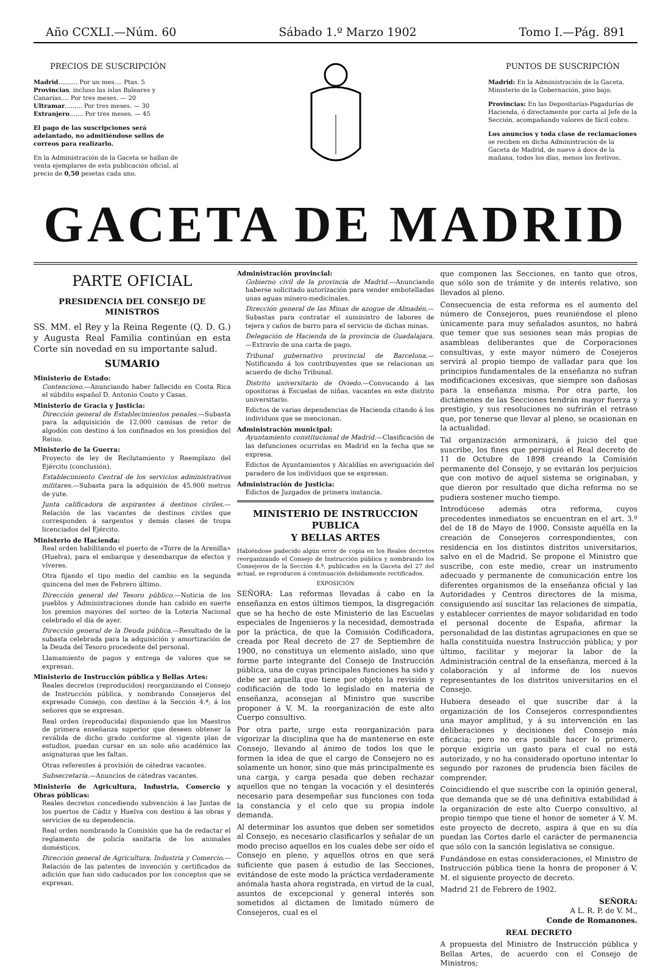Año CCXLI.—Núm. 60 Sábado 1.º Marzo 1902 Tomo I.—Pág. 891
PRECIOS DE SUSCRIPCIÓN
Madrid.......... Por un mes.... Ptas. 5
Provincias, incluso las islas Baleares y Canarias.... Por tres meses. — 20
Ultramar......... Por tres meses. — 30
Extranjero....... Por tres meses. — 45
El pago de las suscripciones será adelantado, no admitiéndose sellos de correos para realizarlo.
En la Administración de la Gaceta se hallan de venta ejemplares de esta publicación oficial, al precio de 0,50 pesetas cada uno.
PUNTOS DE SUSCRIPCIÓN
Madrid: En la Administración de la Gaceta, Ministerio de la Gobernación, piso bajo.
Provincias: En las Depositarías-Pagadurías de Hacienda, ó directamente por carta al Jefe de la Sección, acompañando valores de fácil cobro.
Los anuncios y toda clase de reclamaciones se reciben en dicha Administración de la Gaceta de Madrid, de nueve á doce de la mañana, todos los días, menos los festivos.
GACETA DE MADRID
PARTE OFICIAL
PRESIDENCIA DEL CONSEJO DE MINISTROS
SS. MM. el Rey y la Reina Regente (Q. D. G.) y Augusta Real Familia continúan en esta Corte sin novedad en su importante salud.
SUMARIO
Ministerio de Estado:
Contencioso.—Anunciando haber fallecido en Costa Rica el súbdito español D. Antonio Couto y Casas.
Ministerio de Gracia y Justicia:
Dirección general de Establecimientos penales.—Subasta para la adquisición de 12.000 camisas de retor de algodón con destino á los confinados en los presidios del Reino.
Ministerio de la Guerra:
Proyecto de ley de Reclutamiento y Reemplazo del Ejército (conclusión).
Establecimiento Central de los servicios administrativos militares.—Subasta para la adquisión de 45.900 metros de yute.
Junta calificadora de aspirantes á destinos civiles.—Relación de las vacantes de destinos civiles que corresponden á sargentos y demás clases de tropa licenciados del Ejército.
Ministerio de Hacienda:
Real orden habilitando el puerto de «Torre de la Arenilla» (Huelva), para el embarque y desembarque de efectos y víveres.
Otra fijando el tipo medio del cambio en la segunda quincena del mes de Febrero último.
Dirección general del Tesoro público.—Noticia de los pueblos y Administraciones donde han cabido en suerte los premios mayores del sorteo de la Lotería Nacional celebrado el día de ayer.
Dirección general de la Deuda pública.—Resultado de la subasta celebrada para la adquisición y amortización de la Deuda del Tesoro procedente del personal.
Llamamiento de pagos y entrega de valores que se expresan.
Ministerio de Instrucción pública y Bellas Artes:
Reales decretos (reproducidos) reorganizando el Consejo de Instrucción pública, y nombrando Consejeros del expresado Consejo, con destino á la Sección 4.ª, á los señores que se expresan.
Real orden (reproducida) disponiendo que los Maestros de primera enseñanza superior que deseen obtener la reválida de dicho grado conforme al vigente plan de estudios, puedan cursar en un solo año académico las asignaturas que les faltan.
Otras referentes á provisión de cátedras vacantes.
Subsecretaría.—Anuncios de cátedras vacantes.
Ministerio de Agricultura, Industria, Comercio y Obras públicas:
Reales decretos concediendo subvención á las Juntas de los puertos de Cádiz y Huelva con destino á las obras y servicios de su dependencia.
Real orden nombrando la Comisión que ha de redactar el reglamento de policía sanitaria de los animales domésticos.
Dirección general de Agricultura, Industria y Comercio.—Relación de las patentes de invención y certificados de adición que han sido caducados por los conceptos que se expresan.
Administración provincial:
Gobierno civil de la provincia de Madrid.—Anunciando haberse solicitado autorización para vender embotelladas unas aguas minero-medicinales.
Dirección general de las Minas de azogue de Almadén.—Subastas para contratar el suministro de labores de tejera y caños de barro para el servicio de dichas minas.
Delegación de Hacienda de la provincia de Guadalajara.—Extravío de una carta de pago.
Tribunal gubernativo provincial de Barcelona.—Notificando á los contribuyentes que se relacionan un acuerdo de dicho Tribunal.
Distrito universitario de Oviedo.—Convocando á las opositoras á Escuelas de niñas, vacantes en este distrito universitario.
Edictos de varias dependencias de Hacienda citando á los individuos que se mencionan.
Administración municipal:
Ayuntamiento constitucional de Madrid.—Clasificación de las defunciones ocurridas en Madrid en la fecha que se expresa.
Edictos de Ayuntamientos y Alcaldías en averiguación del paradero de los individuos que se expresan.
Administración de Justicia:
Edictos de Juzgados de primera instancia.
MINISTERIO DE INSTRUCCION PUBLICA
Y BELLAS ARTES
Habiéndose padecido algún error de copia en los Reales decretos reorganizando el Consejo de Instrucción pública y nombrando los Consejeros de la Sección 4.ª, publicados en la Gaceta del 27 del actual, se reproducen á continuación debidamente rectificados.
EXPOSICIÓN
SEÑORA: Las reformas llevadas á cabo en la enseñanza en estos últimos tiempos, la disgregación que se ha hecho de este Ministerio de las Escuelas especiales de Ingenieros y la necesidad, demostrada por la práctica, de que la Comisión Codificadora, creada por Real decreto de 27 de Septiembre de 1900, no constituya un elemento aislado, sino que forme parte integrante del Consejo de Instrucción pública, una de cuyas principales funciones ha sido y debe ser aquella que tiene por objeto la revisión y codificación de todo lo legislado en materia de enseñanza, aconsejan al Ministro que suscribe proponer á V. M. la reorganización de este alto Cuerpo consultivo.
Por otra parte, urge esta reorganización para vigorizar la disciplina que ha de mantenerse en este Consejo, llevando al ánimo de todos los que le formen la idea de que el cargo de Consejero no es solamente un honor, sino que más principalmente es una carga, y carga pesada que deben rechazar aquellos que no tengan la vocación y el desinterés necesario para desempeñar sus funciones con toda la constancia y el celo que su propia índole demanda.
Al determinar los asuntos que deben ser sometidos al Consejo, es necesario clasificarlos y señalar de un modo preciso aquellos en los cuales debe ser oído el Consejo en pleno, y aquellos otros en que será suficiente que pasen á estudio de las Secciones, evitándose de este modo la práctica verdaderamente anómala hasta ahora registrada, en virtud de la cual, asuntos de excepcional y general interés son sometidos al dictamen de limitado número de Consejeros, cual es el
que componen las Secciones, en tanto que otros, que sólo son de trámite y de interés relativo, son llevados al pleno.
Consecuencia de esta reforma es el aumento del número de Consejeros, pues reuniéndose el pleno únicamente para muy señalados asuntos, no habrá que temer que sus sesiones sean más propias de asambleas deliberantes que de Corporaciones consultivas, y este mayor número de Cosejeros servirá al propio tiempo de valladar para que los principios fundamentales de la enseñanza no sufran modificaciones excesivas, que siempre son dañosas para la enseñanza misma. Por otra parte, los dictámenes de las Secciones tendrán mayor fuerza y prestigio, y sus resoluciones no sufrirán el retraso que, por tenerse que llevar al pleno, se ocasionan en la actualidad.
Tal organización armonizará, á juicio del que suscribe, los fines que persiguió el Real decreto de 11 de Octubre de 1898 creando la Comisión permanente del Consejo, y se evitarán los perjuicios que con motivo de aquel sistema se originaban, y que dieron por resultado que dicha reforma no se pudiera sostener mucho tiempo.
Introdúcese además otra reforma, cuyos precedentes inmediatos se encuentran en el art. 3.º del de 18 de Mayo de 1900. Consiste aquélla en la creación de Consejeros correspondientes, con residencia en los distintos distritos universitarios, salvo en el de Madrid. Se propone el Ministro que suscribe, con este medio, crear un instrumento adecuado y permanente de comunicación entre los diferentes organismos de la enseñanza oficial y las Autoridades y Centros directores de la misma, consiguiendo así suscitar las relaciones de simpatía, y establecer corrientes de mayor solidaridad en todo el personal docente de España, afirmar la personalidad de las distintas agrupaciones en que se halla constituída nuestra Instrucción pública; y por último, facilitar y mejorar la labor de la Administración central de la enseñanza, merced á la colaboración y al informe de los nuevos representantes de los distritos universitarios en el Consejo.
Hubiera deseado el que suscribe dar á la organización de los Consejeros correspondientes una mayor amplitud, y á su intervención en las deliberaciones y decisiones del Consejo más eficacia; pero no era posible hacer lo primero, porque exigiría un gasto para el cual no está autorizado, y no ha considerado oportuno intentar lo segundo por razones de prudencia bien fáciles de comprender.
Coincidiendo el que suscribe con la opinión general, que demanda que se dé una definitiva estabilidad á la organización de este alto Cuerpo consultivo, al propio tiempo que tiene el honor de someter á V. M. este proyecto de decreto, aspira á que en su día puedan las Cortes darle el carácter de permanencia que sólo con la sanción legislativa se consigue.
Fundándose en estas consideraciones, el Ministro de Instrucción pública tiene la honra de proponer á V. M. el siguiente proyecto de decreto.
Madrid 21 de Febrero de 1902.
SEÑORA:
A L. R. P. de V. M.,
Conde de Romanones.
REAL DECRETO
A propuesta del Ministro de Instrucción pública y Bellas Artes, de acuerdo con el Consejo de Ministros;